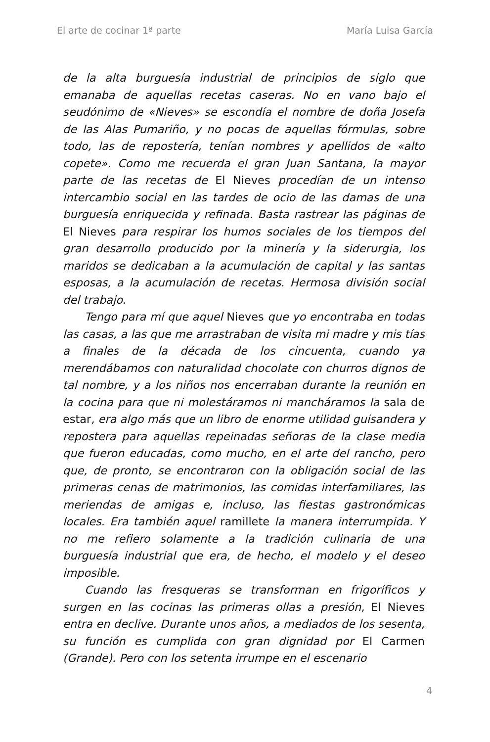El arte de cocinar 1ª parte María Luisa García
de la alta burguesía industrial de principios de siglo que emanaba de aquellas recetas caseras. No en vano bajo el seudónimo de «Nieves» se escondía el nombre de doña Josefa de las Alas Pumariño, y no pocas de aquellas fórmulas, sobre todo, las de repostería, tenían nombres y apellidos de «alto copete». Como me recuerda el gran Juan Santana, la mayor parte de las recetas de El Nieves procedían de un intenso intercambio social en las tardes de ocio de las damas de una burguesía enriquecida y refinada. Basta rastrear las páginas de El Nieves para respirar los humos sociales de los tiempos del gran desarrollo producido por la minería y la siderurgia, los maridos se dedicaban a la acumulación de capital y las santas esposas, a la acumulación de recetas. Hermosa división social del trabajo.
Tengo para mí que aquel Nieves que yo encontraba en todas las casas, a las que me arrastraban de visita mi madre y mis tías a finales de la década de los cincuenta, cuando ya merendábamos con naturalidad chocolate con churros dignos de tal nombre, y a los niños nos encerraban durante la reunión en la cocina para que ni molestáramos ni mancháramos la sala de estar, era algo más que un libro de enorme utilidad guisandera y repostera para aquellas repeinadas señoras de la clase media que fueron educadas, como mucho, en el arte del rancho, pero que, de pronto, se encontraron con la obligación social de las primeras cenas de matrimonios, las comidas interfamiliares, las meriendas de amigas e, incluso, las fiestas gastronómicas locales. Era también aquel ramillete la manera interrumpida. Y no me refiero solamente a la tradición culinaria de una burguesía industrial que era, de hecho, el modelo y el deseo imposible.
Cuando las fresqueras se transforman en frigoríficos y surgen en las cocinas las primeras ollas a presión, El Nieves entra en declive. Durante unos años, a mediados de los sesenta, su función es cumplida con gran dignidad por El Carmen (Grande). Pero con los setenta irrumpe en el escenario
4